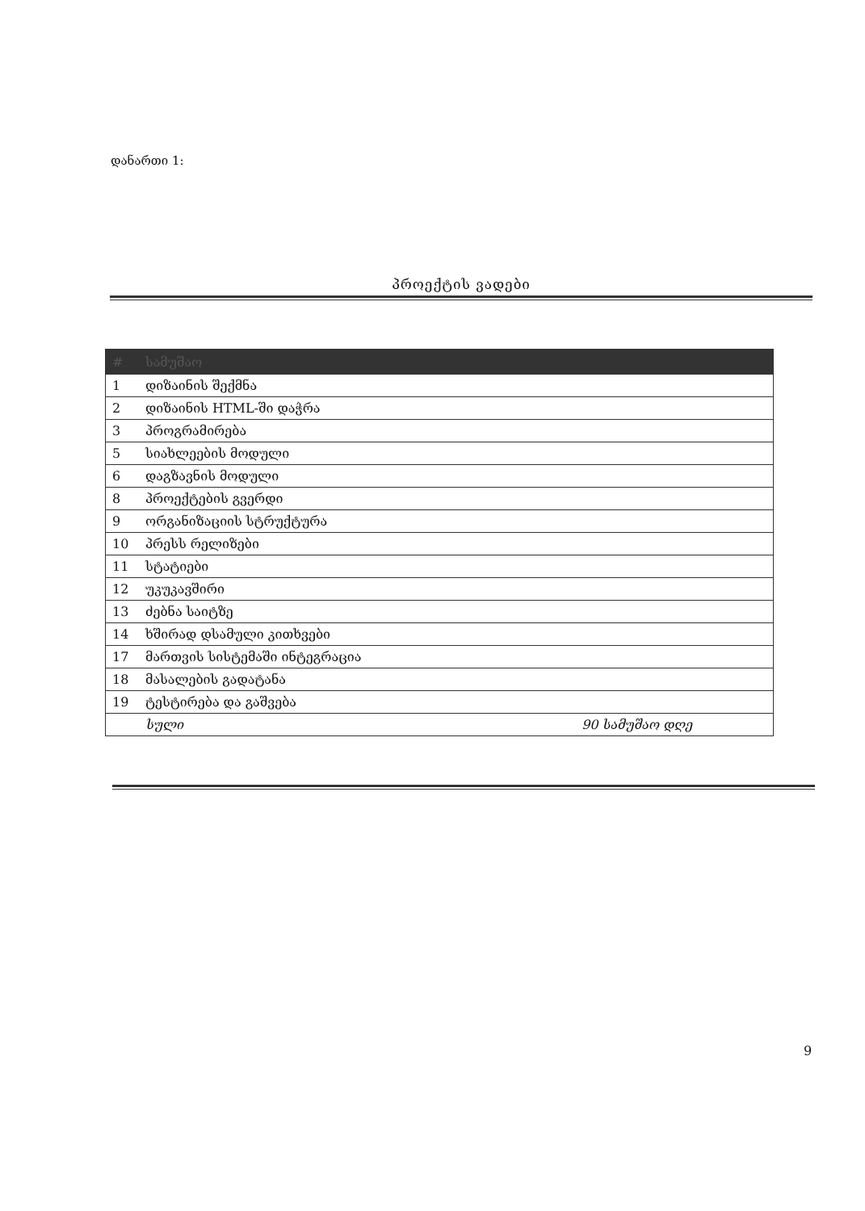დანართი 1:
პროექტის ვადები
| # | სამუშაო | |
| --- | --- | --- |
| 1 | დიზაინის შექმნა | |
| 2 | დიზაინის HTML-ში დაჭრა | |
| 3 | პროგრამირება | |
| 5 | სიახლეების მოდული | |
| 6 | დაგზავნის მოდული | |
| 8 | პროექტების გვერდი | |
| 9 | ორგანიზაციის სტრუქტურა | |
| 10 | პრესს რელიზები | |
| 11 | სტატიები | |
| 12 | უკუკავშირი | |
| 13 | ძებნა საიტზე | |
| 14 | ხშირად დსამული კითხვები | |
| 17 | მართვის სისტემაში ინტეგრაცია | |
| 18 | მასალების გადატანა | |
| 19 | ტესტირება და გაშვება | |
| | სული | 90 სამუშაო დღე |
9